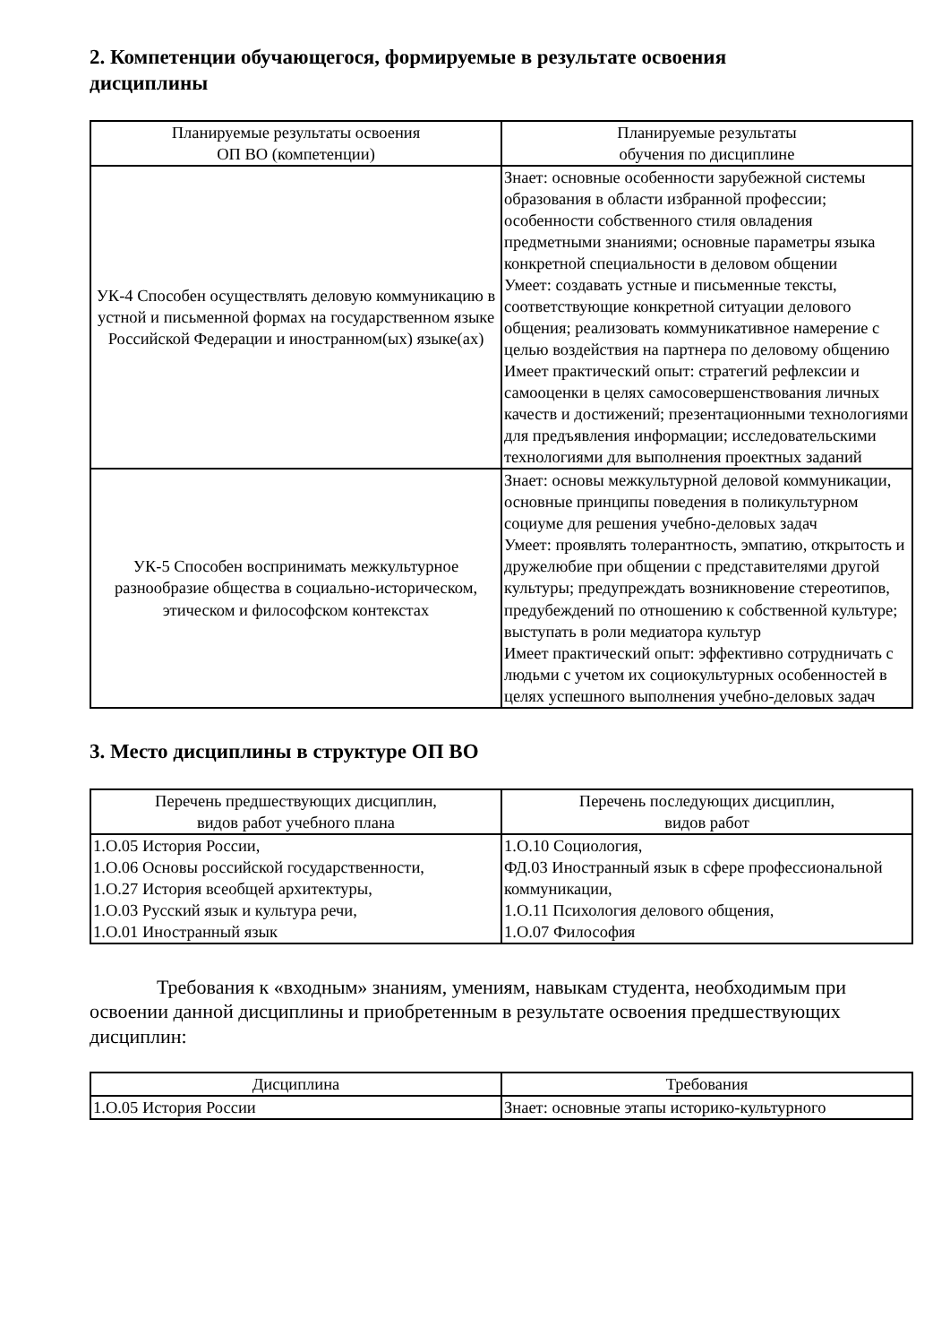2. Компетенции обучающегося, формируемые в результате освоения дисциплины
| Планируемые результаты освоения ОП ВО (компетенции) | Планируемые результаты обучения по дисциплине |
| --- | --- |
| УК-4 Способен осуществлять деловую коммуникацию в устной и письменной формах на государственном языке Российской Федерации и иностранном(ых) языке(ах) | Знает: основные особенности зарубежной системы образования в области избранной профессии; особенности собственного стиля овладения предметными знаниями; основные параметры языка конкретной специальности в деловом общении Умеет: создавать устные и письменные тексты, соответствующие конкретной ситуации делового общения; реализовать коммуникативное намерение с целью воздействия на партнера по деловому общению Имеет практический опыт: стратегий рефлексии и самооценки в целях самосовершенствования личных качеств и достижений; презентационными технологиями для предъявления информации; исследовательскими технологиями для выполнения проектных заданий |
| УК-5 Способен воспринимать межкультурное разнообразие общества в социально-историческом, этическом и философском контекстах | Знает: основы межкультурной деловой коммуникации, основные принципы поведения в поликультурном социуме для решения учебно-деловых задач Умеет: проявлять толерантность, эмпатию, открытость и дружелюбие при общении с представителями другой культуры; предупреждать возникновение стереотипов, предубеждений по отношению к собственной культуре; выступать в роли медиатора культур Имеет практический опыт: эффективно сотрудничать с людьми с учетом их социокультурных особенностей в целях успешного выполнения учебно-деловых задач |
3. Место дисциплины в структуре ОП ВО
| Перечень предшествующих дисциплин, видов работ учебного плана | Перечень последующих дисциплин, видов работ |
| --- | --- |
| 1.О.05 История России, 1.О.06 Основы российской государственности, 1.О.27 История всеобщей архитектуры, 1.О.03 Русский язык и культура речи, 1.О.01 Иностранный язык | 1.О.10 Социология, ФД.03 Иностранный язык в сфере профессиональной коммуникации, 1.О.11 Психология делового общения, 1.О.07 Философия |
Требования к «входным» знаниям, умениям, навыкам студента, необходимым при освоении данной дисциплины и приобретенным в результате освоения предшествующих дисциплин:
| Дисциплина | Требования |
| --- | --- |
| 1.О.05 История России | Знает: основные этапы историко-культурного |